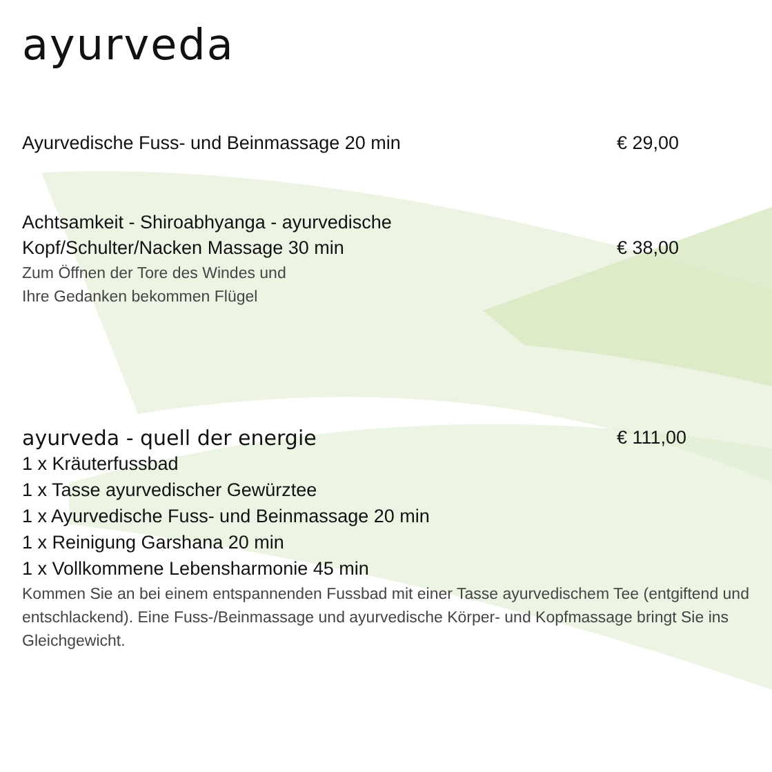ayurveda
Ayurvedische Fuss- und Beinmassage 20 min € 29,00
Achtsamkeit - Shiroabhyanga - ayurvedische
Kopf/Schulter/Nacken Massage 30 min
€ 38,00
Zum Öffnen der Tore des Windes und
Ihre Gedanken bekommen Flügel
ayurveda - quell der energie € 111,00
1 x Kräuterfussbad
1 x Tasse ayurvedischer Gewürztee
1 x Ayurvedische Fuss- und Beinmassage 20 min
1 x Reinigung Garshana 20 min
1 x Vollkommene Lebensharmonie 45 min
Kommen Sie an bei einem entspannenden Fussbad mit einer Tasse ayurvedischem Tee (entgiftend und entschlackend). Eine Fuss-/Beinmassage und ayurvedische Körper- und Kopfmassage bringt Sie ins Gleichgewicht.